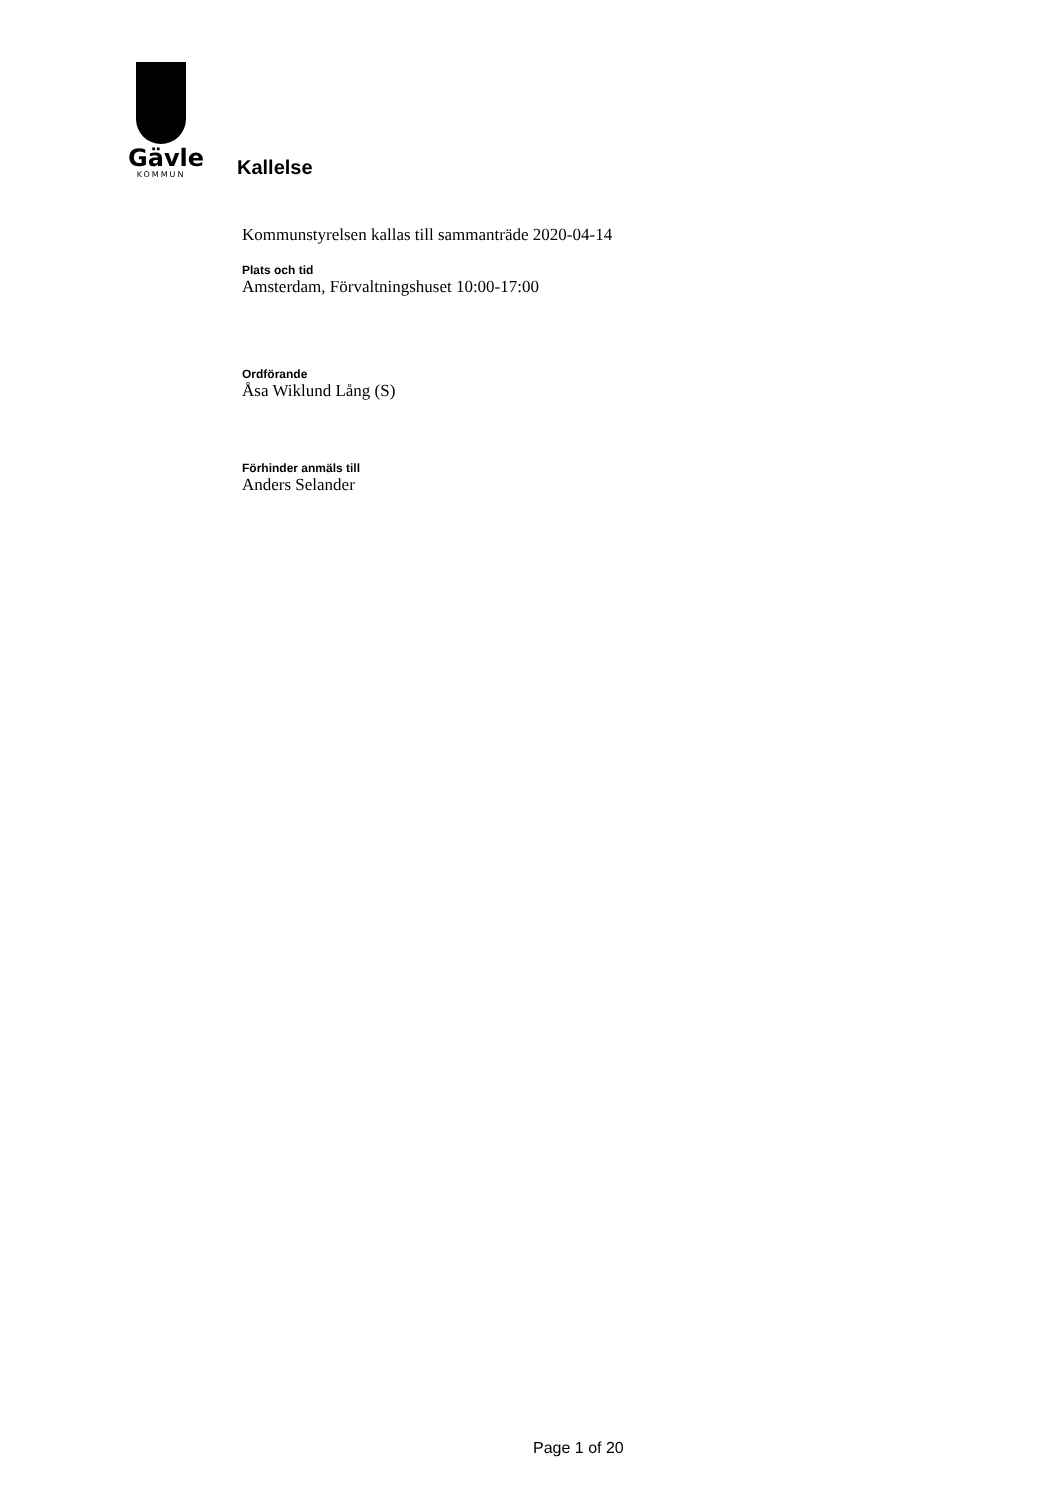Gävle
KOMMUN
Kallelse
Kommunstyrelsen kallas till sammanträde 2020-04-14
Plats och tid
Amsterdam, Förvaltningshuset 10:00-17:00
Ordförande
Åsa Wiklund Lång (S)
Förhinder anmäls till
Anders Selander
Page 1 of 20